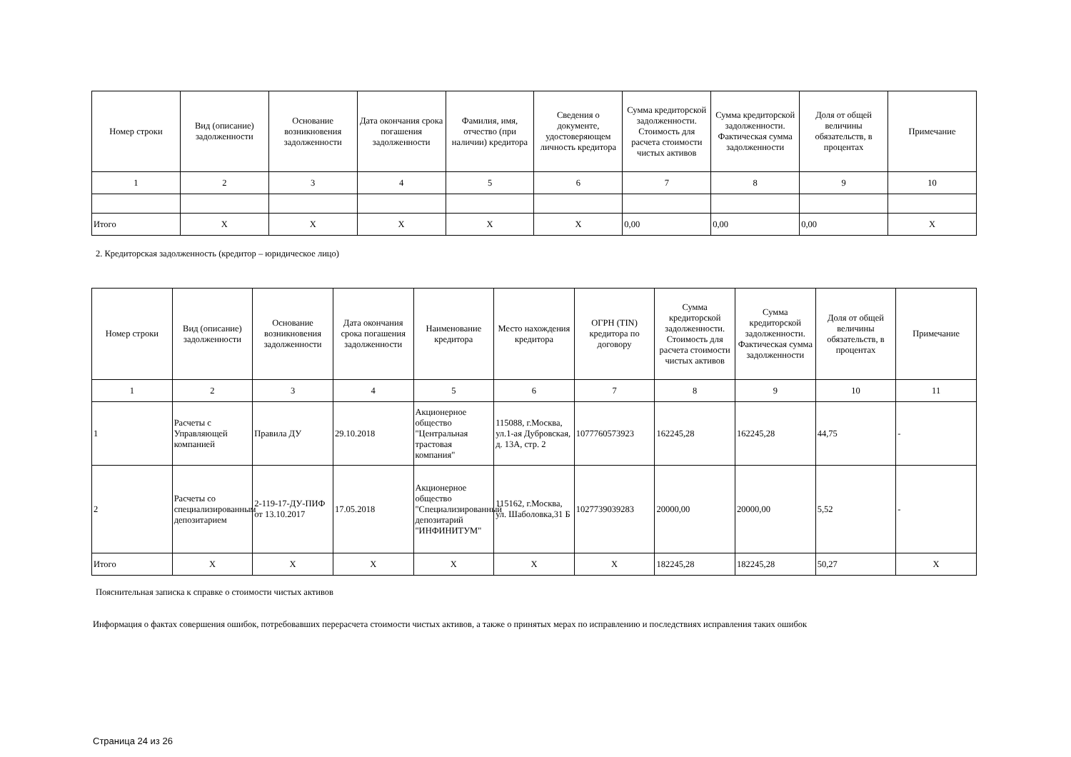| Номер строки | Вид (описание) задолженности | Основание возникновения задолженности | Дата окончания срока погашения задолженности | Фамилия, имя, отчество (при наличии) кредитора | Сведения о документе, удостоверяющем личность кредитора | Сумма кредиторской задолженности. Стоимость для расчета стоимости чистых активов | Сумма кредиторской задолженности. Фактическая сумма задолженности | Доля от общей величины обязательств, в процентах | Примечание |
| --- | --- | --- | --- | --- | --- | --- | --- | --- | --- |
| 1 | 2 | 3 | 4 | 5 | 6 | 7 | 8 | 9 | 10 |
| Итого | X | X | X | X | X | 0,00 | 0,00 | 0,00 | X |
2. Кредиторская задолженность (кредитор – юридическое лицо)
| Номер строки | Вид (описание) задолженности | Основание возникновения задолженности | Дата окончания срока погашения задолженности | Наименование кредитора | Место нахождения кредитора | ОГРН (TIN) кредитора по договору | Сумма кредиторской задолженности. Стоимость для расчета стоимости чистых активов | Сумма кредиторской задолженности. Фактическая сумма задолженности | Доля от общей величины обязательств, в процентах | Примечание |
| --- | --- | --- | --- | --- | --- | --- | --- | --- | --- | --- |
| 1 | 2 | 3 | 4 | 5 | 6 | 7 | 8 | 9 | 10 | 11 |
| 1 | Расчеты с Управляющей компанией | Правила ДУ | 29.10.2018 | Акционерное общество "Центральная трастовая компания" | 115088, г.Москва, ул.1-ая Дубровская, д. 13А, стр. 2 | 1077760573923 | 162245,28 | 162245,28 | 44,75 | - |
| 2 | Расчеты со специализированным депозитарием | 2-119-17-ДУ-ПИФ от 13.10.2017 | 17.05.2018 | Акционерное общество "Специализированный депозитарий "ИНФИНИТУМ" | 115162, г.Москва, ул. Шаболовка,31 Б | 1027739039283 | 20000,00 | 20000,00 | 5,52 | - |
| Итого | X | X | X | X | X | X | 182245,28 | 182245,28 | 50,27 | X |
Пояснительная записка к справке о стоимости чистых активов
Информация о фактах совершения ошибок, потребовавших перерасчета стоимости чистых активов, а также о принятых мерах по исправлению и последствиях исправления таких ошибок
Страница 24 из 26